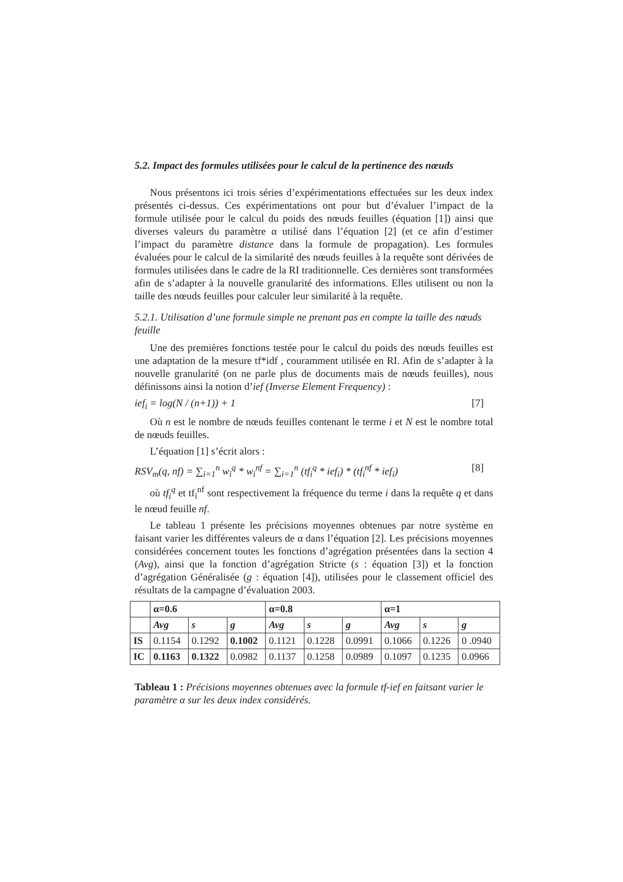5.2. Impact des formules utilisées pour le calcul de la pertinence des nœuds
Nous présentons ici trois séries d’expérimentations effectuées sur les deux index présentés ci-dessus. Ces expérimentations ont pour but d’évaluer l’impact de la formule utilisée pour le calcul du poids des nœuds feuilles (équation [1]) ainsi que diverses valeurs du paramètre α utilisé dans l’équation [2] (et ce afin d’estimer l’impact du paramètre distance dans la formule de propagation). Les formules évaluées pour le calcul de la similarité des nœuds feuilles à la requête sont dérivées de formules utilisées dans le cadre de la RI traditionnelle. Ces dernières sont transformées afin de s’adapter à la nouvelle granularité des informations. Elles utilisent ou non la taille des nœuds feuilles pour calculer leur similarité à la requête.
5.2.1. Utilisation d’une formule simple ne prenant pas en compte la taille des nœuds feuille
Une des premières fonctions testée pour le calcul du poids des nœuds feuilles est une adaptation de la mesure tf*idf , couramment utilisée en RI. Afin de s’adapter à la nouvelle granularité (on ne parle plus de documents mais de nœuds feuilles), nous définissons ainsi la notion d’ief (Inverse Element Frequency) :
ief<sub>i</sub> = log(N / (n+1)) + 1 [7]
Où n est le nombre de nœuds feuilles contenant le terme i et N est le nombre total de nœuds feuilles.
L’équation [1] s’écrit alors :
RSV<sub>m</sub>(q, nf) = ∑<sub>i=1</sub><sup>n</sup> w<sub>i</sub><sup>q</sup> * w<sub>i</sub><sup>nf</sup> = ∑<sub>i=1</sub><sup>n</sup> (tf<sub>i</sub><sup>q</sup> * ief<sub>i</sub>) * (tf<sub>i</sub><sup>nf</sup> * ief<sub>i</sub>) [8]
où tf<sub>i</sub><sup>q</sup> et tf<sub>i</sub><sup>nf</sup> sont respectivement la fréquence du terme i dans la requête q et dans le nœud feuille nf.
Le tableau 1 présente les précisions moyennes obtenues par notre système en faisant varier les différentes valeurs de α dans l’équation [2]. Les précisions moyennes considérées concernent toutes les fonctions d’agrégation présentées dans la section 4 (Avg), ainsi que la fonction d’agrégation Stricte (s : équation [3]) et la fonction d’agrégation Généralisée (g : équation [4]), utilisées pour le classement officiel des résultats de la campagne d’évaluation 2003.
| | α=0.6 | | | α=0.8 | | | α=1 | | |
| --- | --- | --- | --- | --- | --- | --- | --- | --- | --- |
| | Avg | s | g | Avg | s | g | Avg | s | g |
| IS | 0.1154 | 0.1292 | 0.1002 | 0.1121 | 0.1228 | 0.0991 | 0.1066 | 0.1226 | 0 .0940 |
| IC | 0.1163 | 0.1322 | 0.0982 | 0.1137 | 0.1258 | 0.0989 | 0.1097 | 0.1235 | 0.0966 |
Tableau 1 : Précisions moyennes obtenues avec la formule tf-ief en faitsant varier le paramètre α sur les deux index considérés.